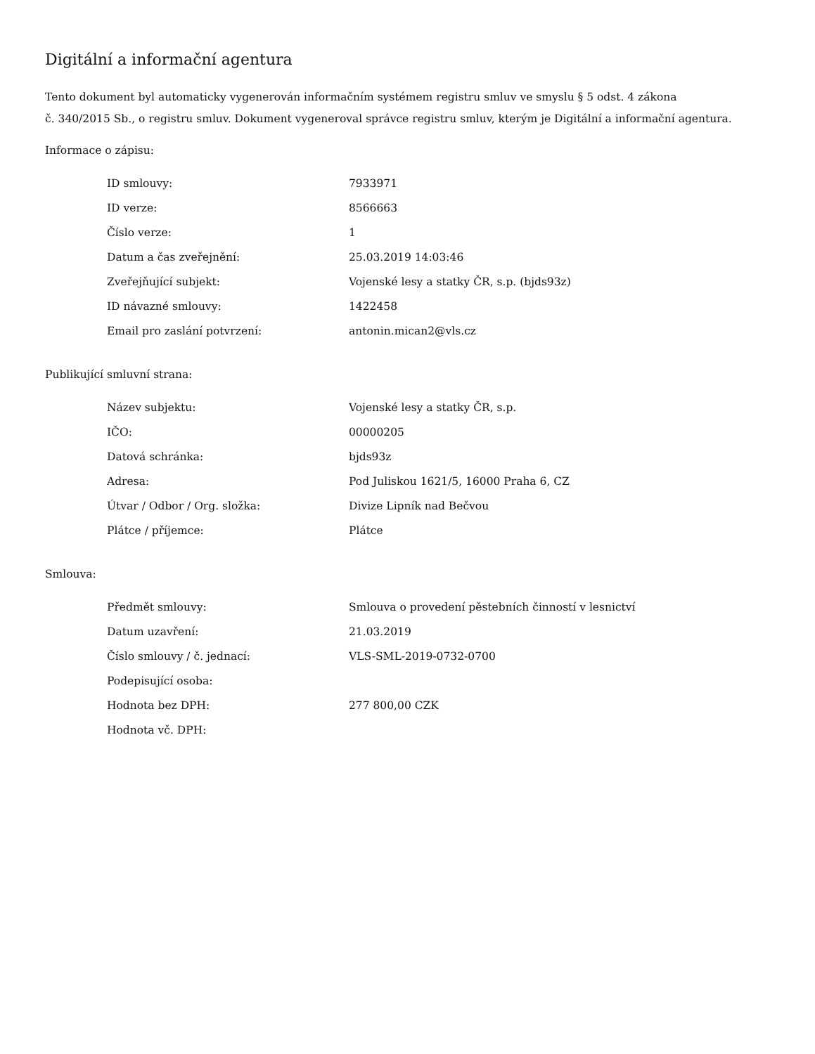Digitální a informační agentura
Tento dokument byl automaticky vygenerován informačním systémem registru smluv ve smyslu § 5 odst. 4 zákona
č. 340/2015 Sb., o registru smluv. Dokument vygeneroval správce registru smluv, kterým je Digitální a informační agentura.
Informace o zápisu:
| ID smlouvy: | 7933971 |
| ID verze: | 8566663 |
| Číslo verze: | 1 |
| Datum a čas zveřejnění: | 25.03.2019 14:03:46 |
| Zveřejňující subjekt: | Vojenské lesy a statky ČR, s.p. (bjds93z) |
| ID návazné smlouvy: | 1422458 |
| Email pro zaslání potvrzení: | antonin.mican2@vls.cz |
Publikující smluvní strana:
| Název subjektu: | Vojenské lesy a statky ČR, s.p. |
| IČO: | 00000205 |
| Datová schránka: | bjds93z |
| Adresa: | Pod Juliskou 1621/5, 16000 Praha 6, CZ |
| Útvar / Odbor / Org. složka: | Divize Lipník nad Bečvou |
| Plátce / příjemce: | Plátce |
Smlouva:
| Předmět smlouvy: | Smlouva o provedení pěstebních činností v lesnictví |
| Datum uzavření: | 21.03.2019 |
| Číslo smlouvy / č. jednací: | VLS-SML-2019-0732-0700 |
| Podepisující osoba: | |
| Hodnota bez DPH: | 277 800,00 CZK |
| Hodnota vč. DPH: | |